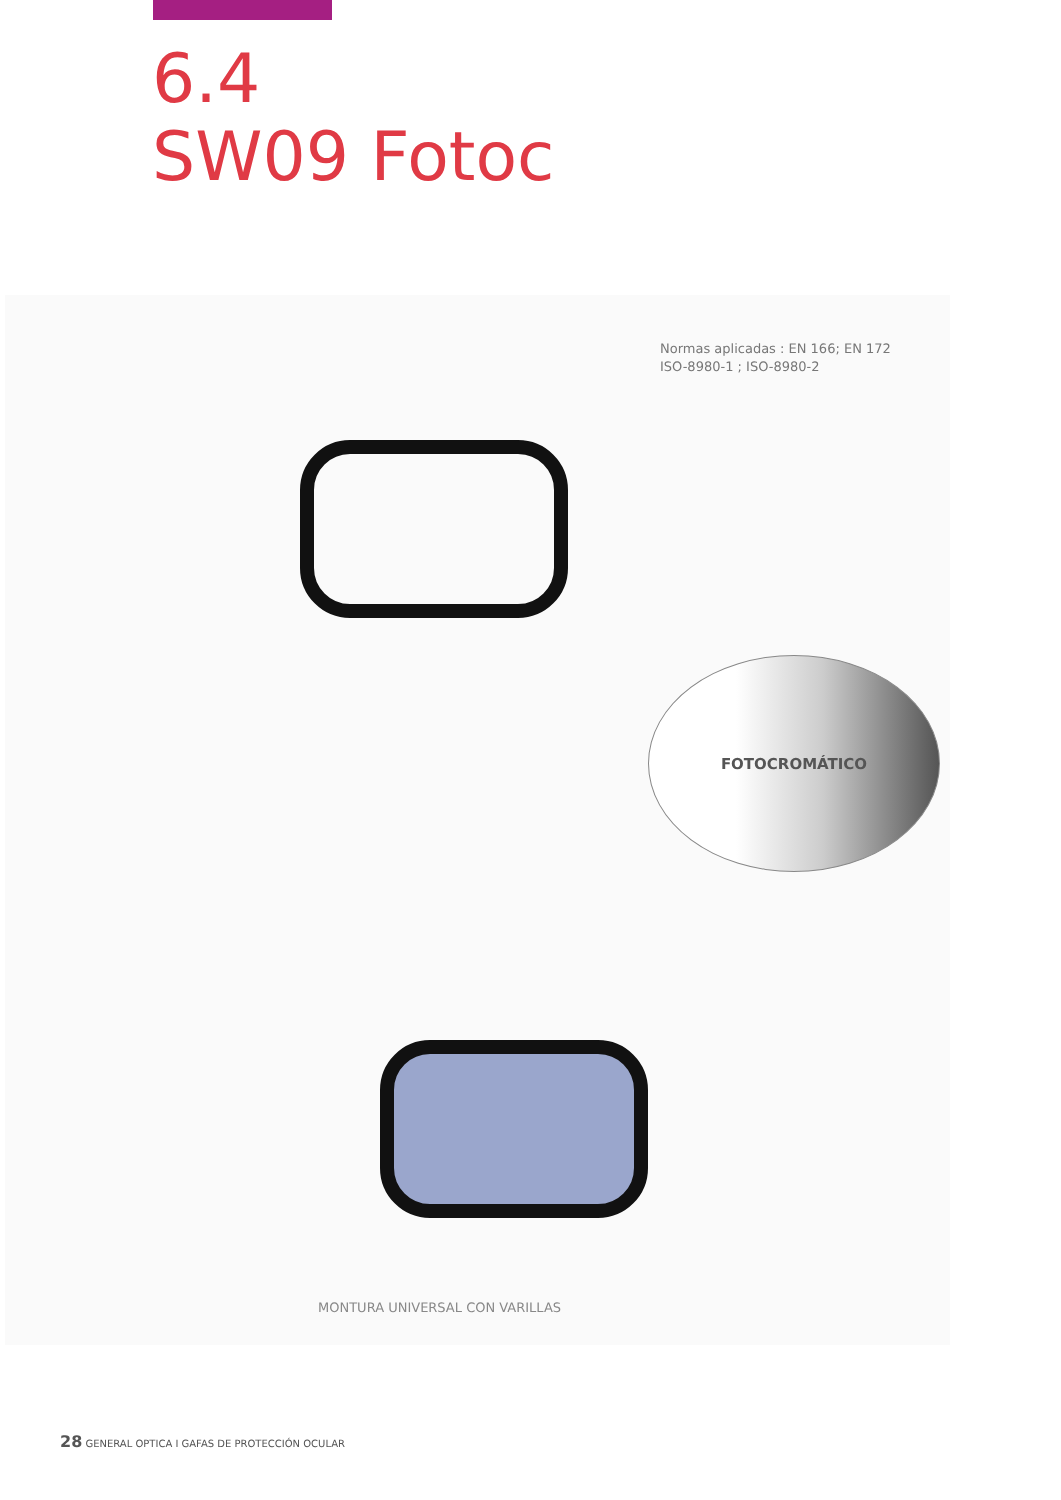6.4
SW09 Fotoc
Normas aplicadas : EN 166; EN 172
ISO-8980-1 ; ISO-8980-2
FOTOCROMÁTICO
MONTURA UNIVERSAL CON VARILLAS
28 GENERAL OPTICA I GAFAS DE PROTECCIÓN OCULAR